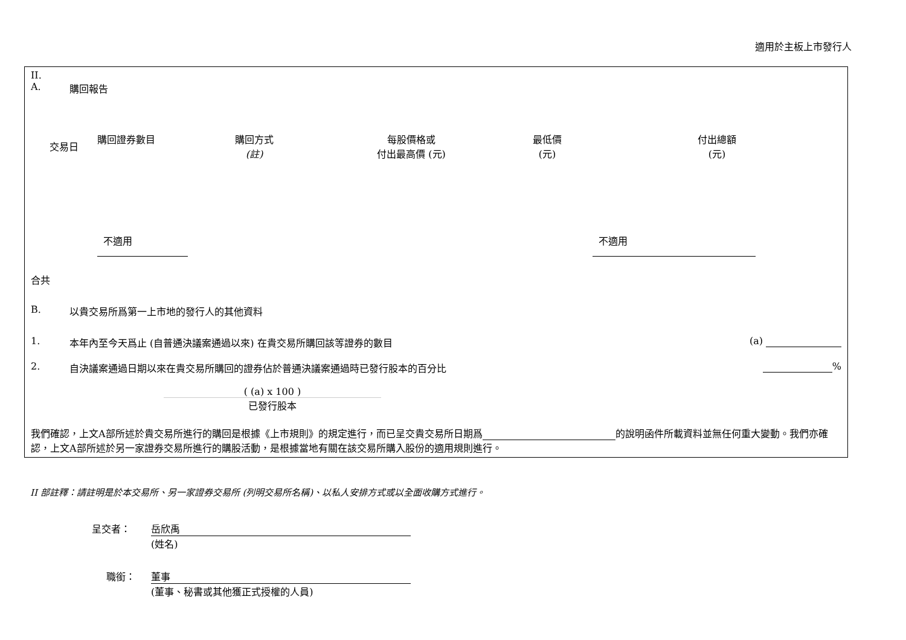適用於主板上市發行人
II.
A. 購回報告
| 交易日 | 購回證券數目 | 購回方式 (註) | 每股價格或 付出最高價 (元) | 最低價 (元) | 付出總額 (元) |
| --- | --- | --- | --- | --- | --- |
| | 不適用 | | | | 不適用 |
合共
B. 以貴交易所爲第一上市地的發行人的其他資料
1. 本年內至今天爲止 (自普通決議案通過以來) 在貴交易所購回該等證券的數目 (a)
2. 自決議案通過日期以來在貴交易所購回的證券佔於普通決議案通過時已發行股本的百分比 %
( (a) x 100 )
已發行股本
我們確認，上文A部所述於貴交易所進行的購回是根據《上市規則》的規定進行，而已呈交貴交易所日期爲 的說明函件所載資料並無任何重大變動。我們亦確認，上文A部所述於另一家證券交易所進行的購股活動，是根據當地有關在該交易所購入股份的適用規則進行。
II 部註釋：請註明是於本交易所、另一家證券交易所 (列明交易所名稱)、以私人安排方式或以全面收購方式進行。
呈交者： 岳欣禹
(姓名)
職銜： 董事
(董事、秘書或其他獲正式授權的人員)